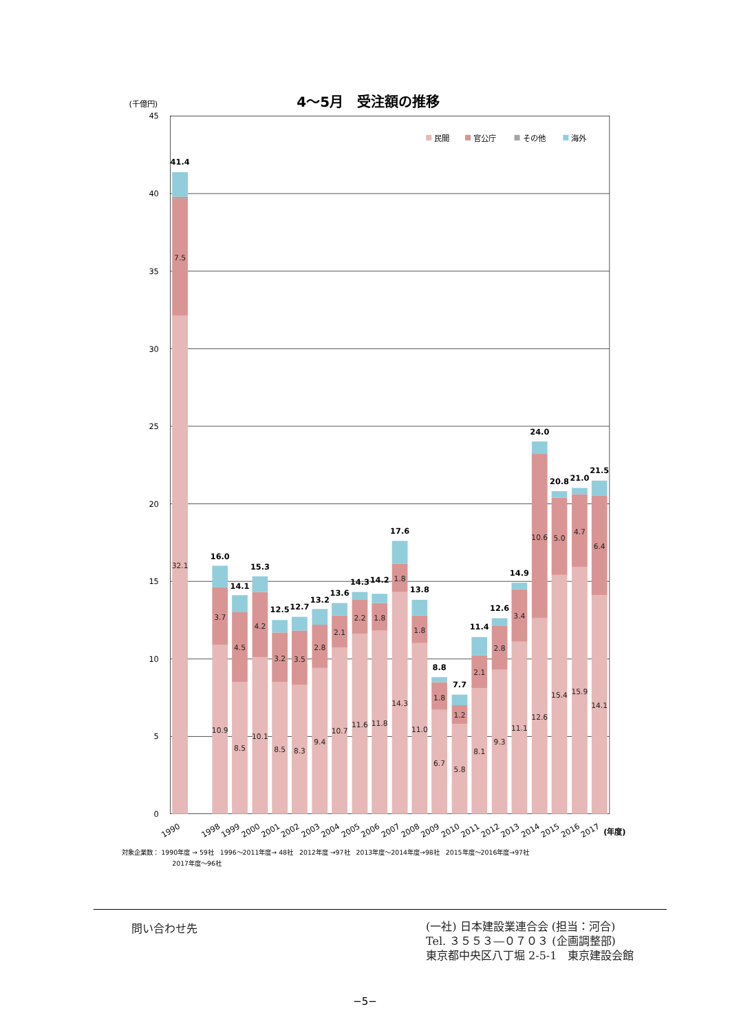4～5月　受注額の推移
(千億円)
45
40
35
30
25
20
15
10
5
0
民間
官公庁
その他
海外
41.4
16.0
14.1
15.3
12.5
12.7
13.2
13.6
14.3
14.2
17.6
13.8
8.8
7.7
11.4
12.6
14.9
24.0
20.8
21.0
21.5
7.5
32.1
3.7
10.9
4.5
8.5
4.2
10.1
3.2
8.5
3.5
8.3
2.8
9.4
2.1
10.7
2.2
11.6
1.8
11.8
1.8
14.3
1.8
11.0
1.8
6.7
1.2
5.8
2.1
8.1
2.8
9.3
3.4
11.1
10.6
12.6
5.0
15.4
4.7
15.9
6.4
14.1
1990
1998
1999
2000
2001
2002
2003
2004
2005
2006
2007
2008
2009
2010
2011
2012
2013
2014
2015
2016
2017
(年度)
対象企業数： 1990年度 → 59社　1996～2011年度→ 48社　2012年度 →97社　2013年度～2014年度→98社　2015年度～2016年度→97社
2017年度～96社
問い合わせ先
(一社) 日本建設業連合会 (担当：河合)
Tel. ３５５３―０７０３ (企画調整部)
東京都中央区八丁堀 2-5-1　東京建設会館
−5−